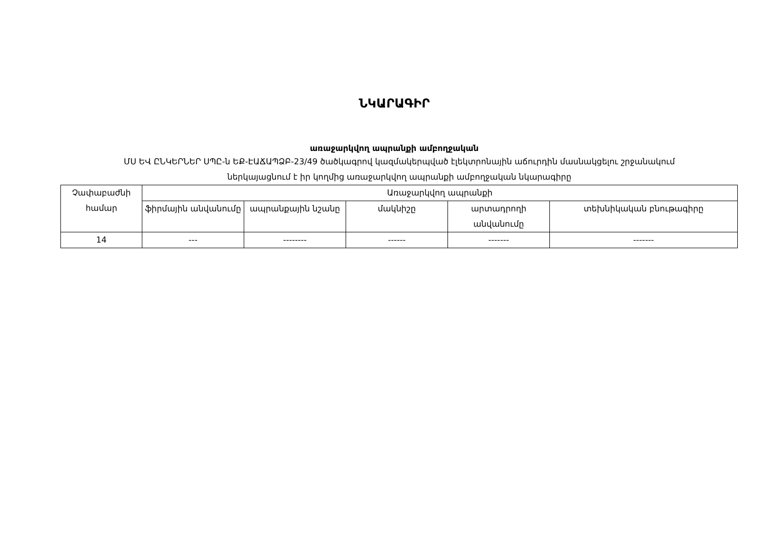ՆԿԱՐԱԳԻՐ
առաջարկվող ապրանքի ամբողջական
ՄՍ ԵՎ ԸՆԿԵՐՆԵՐ ՍՊԸ-ն ԵՔ-ԷԱՃԱՊՁԲ-23/49 ծածկագրով կազմակերպված էլեկտրոնային աճուրդին մասնակցելու շրջանակում
ներկայացնում է իր կողմից առաջարկվող ապրանքի ամբողջական նկարագիրը
| Չափաբաժնի համար | Առաջարկվող ապրանքի | | | | |
| --- | --- | --- | --- | --- | --- |
| | ֆիրմային անվանումը | ապրանքային նշանը | մակնիշը | արտադրողի անվանումը | տեխնիկական բնութագիրը |
| 14 | --- | -------- | ------ | ------- | ------- |